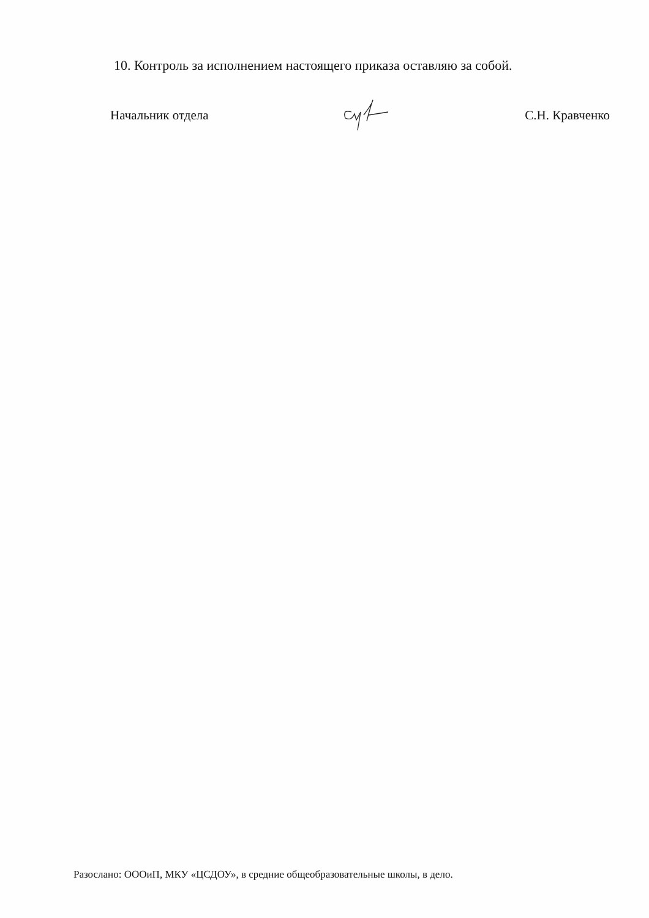10. Контроль за исполнением настоящего приказа оставляю за собой.
Начальник отдела С.Н. Кравченко
Разослано: ОООиП, МКУ «ЦСДОУ», в средние общеобразовательные школы, в дело.